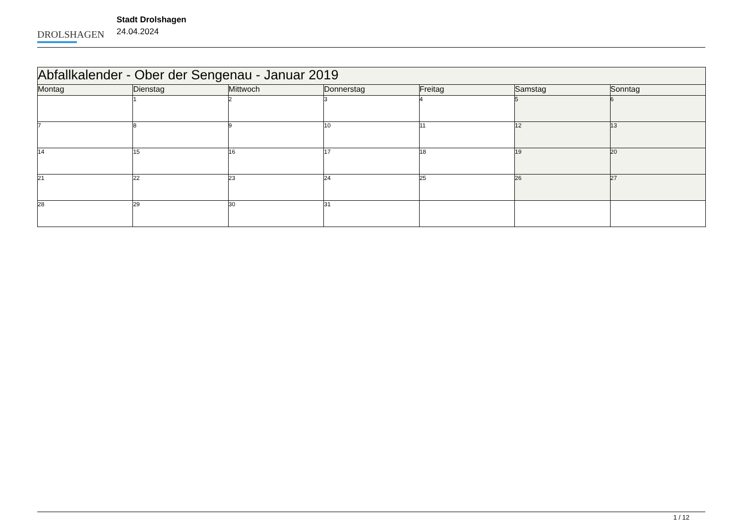DROLSHAGEN
Stadt Drolshagen
24.04.2024
| Abfallkalender - Ober der Sengenau - Januar 2019 | | | | | | |
| --- | --- | --- | --- | --- | --- | --- |
| Montag | Dienstag | Mittwoch | Donnerstag | Freitag | Samstag | Sonntag |
| | 1 | 2 | 3 | 4 | 5 | 6 |
| 7 | 8 | 9 | 10 | 11 | 12 | 13 |
| 14 | 15 | 16 | 17 | 18 | 19 | 20 |
| 21 | 22 | 23 | 24 | 25 | 26 | 27 |
| 28 | 29 | 30 | 31 | | | |
1 / 12